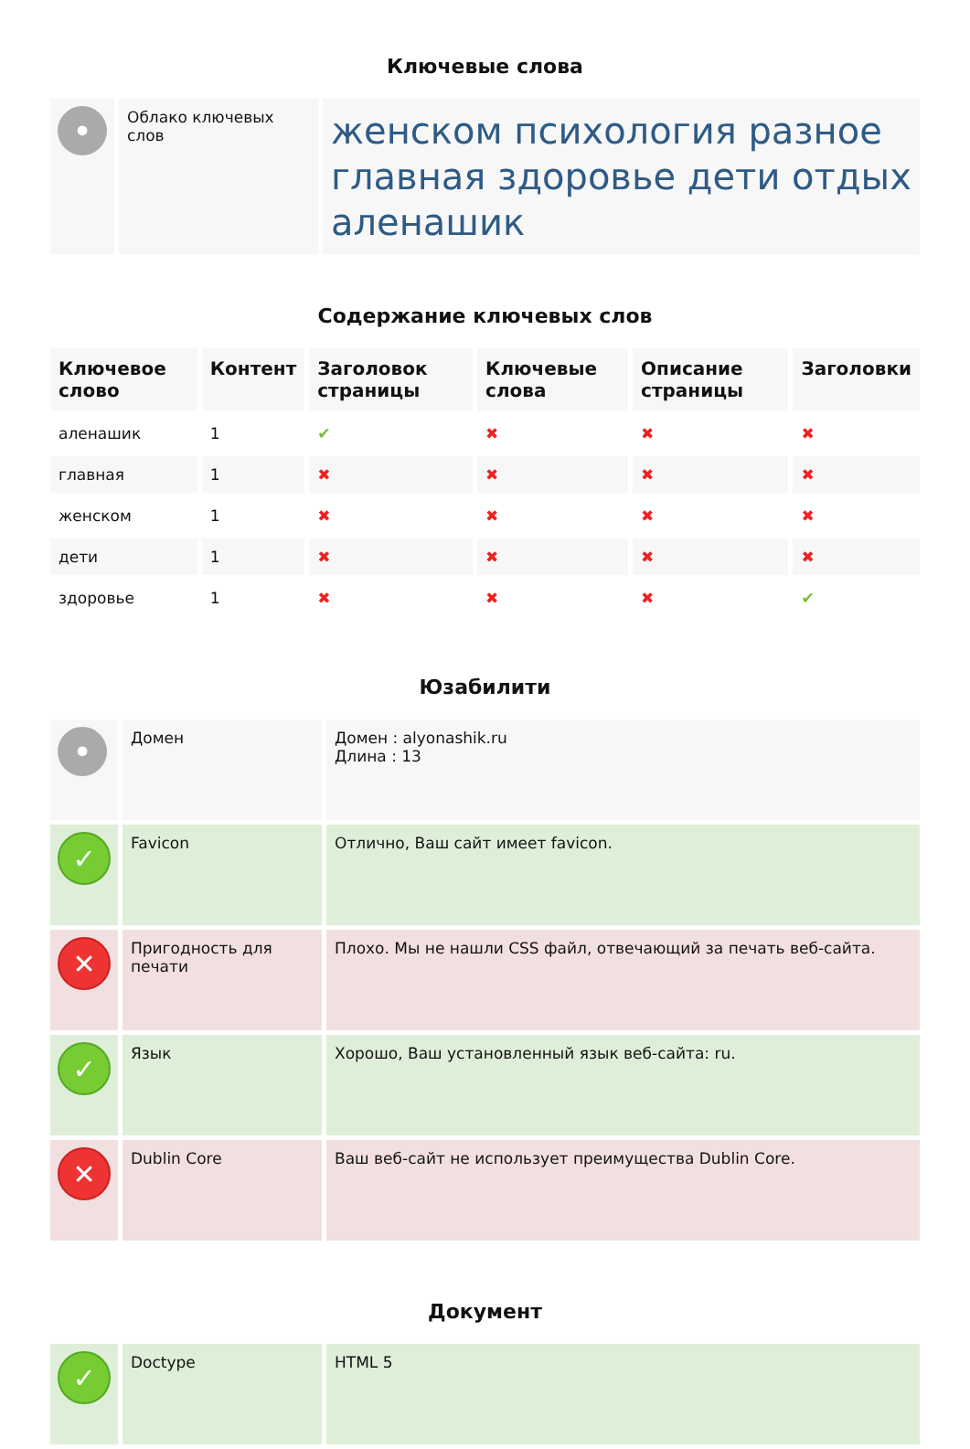Ключевые слова
| • | Облако ключевых слов | женском психология разное главная здоровье дети отдых аленашик |
Содержание ключевых слов
| Ключевое слово | Контент | Заголовок страницы | Ключевые слова | Описание страницы | Заголовки |
| --- | --- | --- | --- | --- | --- |
| аленашик | 1 | ✔ | ✖ | ✖ | ✖ |
| главная | 1 | ✖ | ✖ | ✖ | ✖ |
| женском | 1 | ✖ | ✖ | ✖ | ✖ |
| дети | 1 | ✖ | ✖ | ✖ | ✖ |
| здоровье | 1 | ✖ | ✖ | ✖ | ✔ |
Юзабилити
| • | Домен | Домен : alyonashik.ru Длина : 13 |
| ✓ | Favicon | Отлично, Ваш сайт имеет favicon. |
| ✕ | Пригодность для печати | Плохо. Мы не нашли CSS файл, отвечающий за печать веб-сайта. |
| ✓ | Язык | Хорошо, Ваш установленный язык веб-сайта: ru. |
| ✕ | Dublin Core | Ваш веб-сайт не использует преимущества Dublin Core. |
Документ
| ✓ | Doctype | HTML 5 |